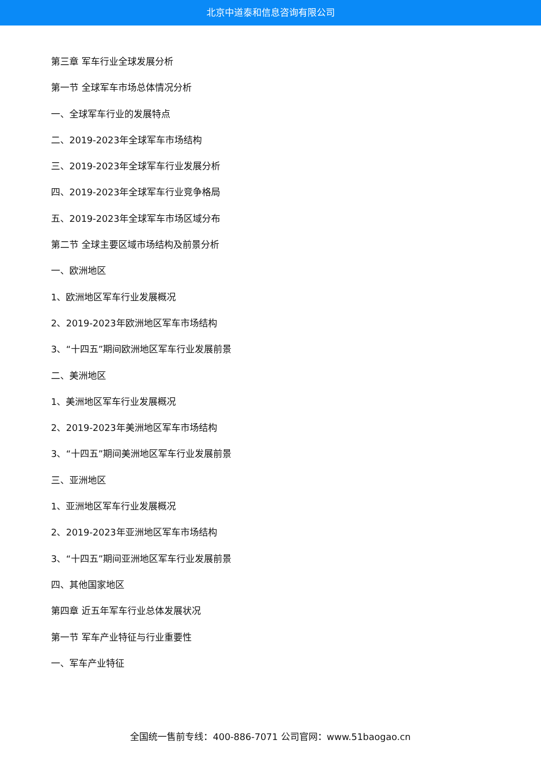北京中道泰和信息咨询有限公司
第三章 军车行业全球发展分析
第一节 全球军车市场总体情况分析
一、全球军车行业的发展特点
二、2019-2023年全球军车市场结构
三、2019-2023年全球军车行业发展分析
四、2019-2023年全球军车行业竞争格局
五、2019-2023年全球军车市场区域分布
第二节 全球主要区域市场结构及前景分析
一、欧洲地区
1、欧洲地区军车行业发展概况
2、2019-2023年欧洲地区军车市场结构
3、“十四五”期间欧洲地区军车行业发展前景
二、美洲地区
1、美洲地区军车行业发展概况
2、2019-2023年美洲地区军车市场结构
3、“十四五”期间美洲地区军车行业发展前景
三、亚洲地区
1、亚洲地区军车行业发展概况
2、2019-2023年亚洲地区军车市场结构
3、“十四五”期间亚洲地区军车行业发展前景
四、其他国家地区
第四章 近五年军车行业总体发展状况
第一节 军车产业特征与行业重要性
一、军车产业特征
全国统一售前专线：400-886-7071 公司官网：www.51baogao.cn